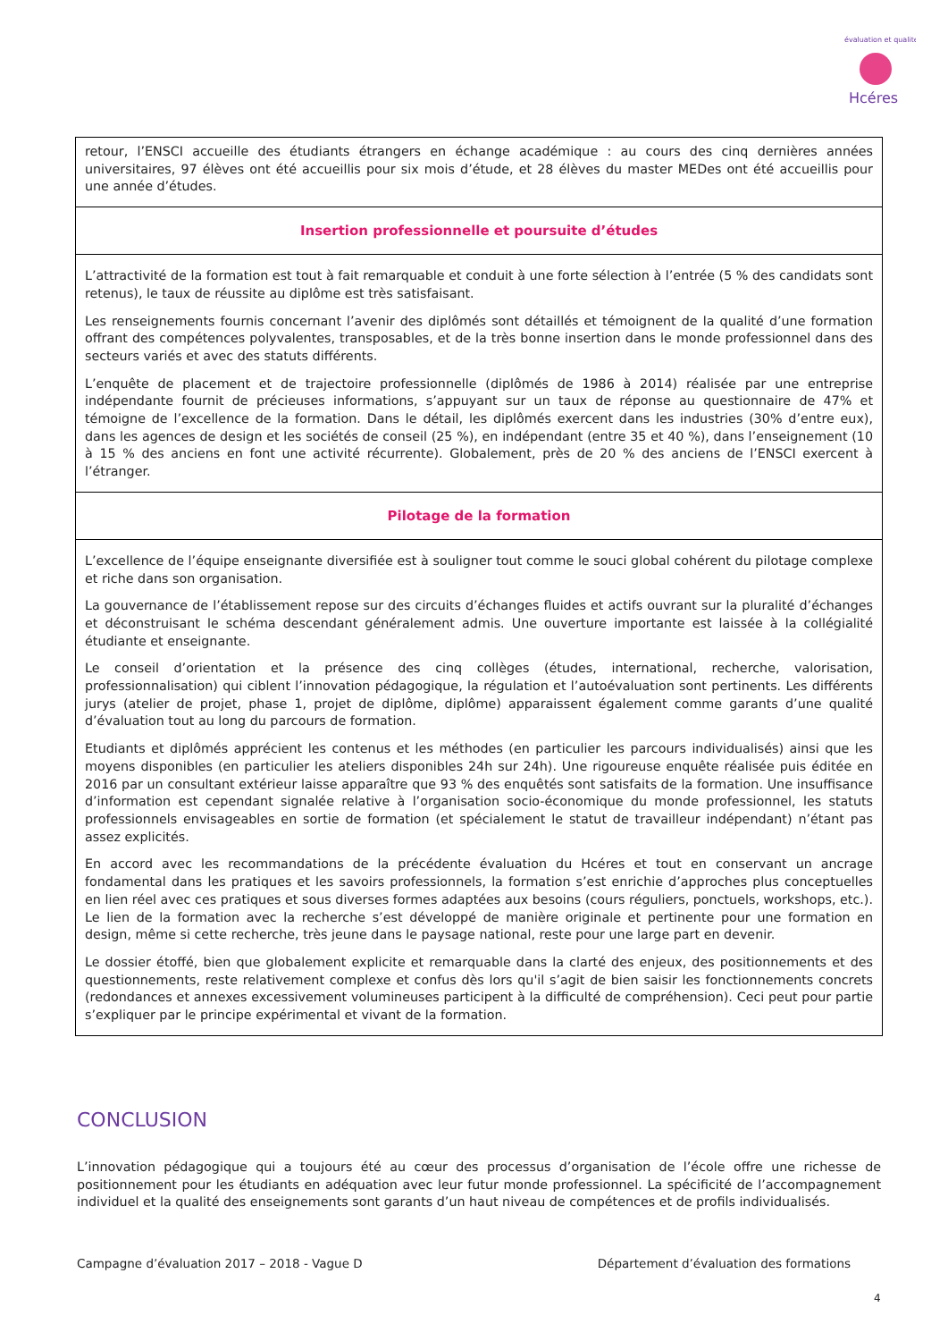Hcéres
évaluation et qualité
| retour, l’ENSCI accueille des étudiants étrangers en échange académique : au cours des cinq dernières années universitaires, 97 élèves ont été accueillis pour six mois d’étude, et 28 élèves du master MEDes ont été accueillis pour une année d’études. |
| Insertion professionnelle et poursuite d’études |
| L’attractivité de la formation est tout à fait remarquable et conduit à une forte sélection à l’entrée (5 % des candidats sont retenus), le taux de réussite au diplôme est très satisfaisant. Les renseignements fournis concernant l’avenir des diplômés sont détaillés et témoignent de la qualité d’une formation offrant des compétences polyvalentes, transposables, et de la très bonne insertion dans le monde professionnel dans des secteurs variés et avec des statuts différents. L’enquête de placement et de trajectoire professionnelle (diplômés de 1986 à 2014) réalisée par une entreprise indépendante fournit de précieuses informations, s’appuyant sur un taux de réponse au questionnaire de 47% et témoigne de l’excellence de la formation. Dans le détail, les diplômés exercent dans les industries (30% d’entre eux), dans les agences de design et les sociétés de conseil (25 %), en indépendant (entre 35 et 40 %), dans l’enseignement (10 à 15 % des anciens en font une activité récurrente). Globalement, près de 20 % des anciens de l’ENSCI exercent à l’étranger. |
| Pilotage de la formation |
| L’excellence de l’équipe enseignante diversifiée est à souligner tout comme le souci global cohérent du pilotage complexe et riche dans son organisation. La gouvernance de l’établissement repose sur des circuits d’échanges fluides et actifs ouvrant sur la pluralité d’échanges et déconstruisant le schéma descendant généralement admis. Une ouverture importante est laissée à la collégialité étudiante et enseignante. Le conseil d’orientation et la présence des cinq collèges (études, international, recherche, valorisation, professionnalisation) qui ciblent l’innovation pédagogique, la régulation et l’autoévaluation sont pertinents. Les différents jurys (atelier de projet, phase 1, projet de diplôme, diplôme) apparaissent également comme garants d’une qualité d’évaluation tout au long du parcours de formation. Etudiants et diplômés apprécient les contenus et les méthodes (en particulier les parcours individualisés) ainsi que les moyens disponibles (en particulier les ateliers disponibles 24h sur 24h). Une rigoureuse enquête réalisée puis éditée en 2016 par un consultant extérieur laisse apparaître que 93 % des enquêtés sont satisfaits de la formation. Une insuffisance d’information est cependant signalée relative à l’organisation socio-économique du monde professionnel, les statuts professionnels envisageables en sortie de formation (et spécialement le statut de travailleur indépendant) n’étant pas assez explicités. En accord avec les recommandations de la précédente évaluation du Hcéres et tout en conservant un ancrage fondamental dans les pratiques et les savoirs professionnels, la formation s’est enrichie d’approches plus conceptuelles en lien réel avec ces pratiques et sous diverses formes adaptées aux besoins (cours réguliers, ponctuels, workshops, etc.). Le lien de la formation avec la recherche s’est développé de manière originale et pertinente pour une formation en design, même si cette recherche, très jeune dans le paysage national, reste pour une large part en devenir. Le dossier étoffé, bien que globalement explicite et remarquable dans la clarté des enjeux, des positionnements et des questionnements, reste relativement complexe et confus dès lors qu'il s’agit de bien saisir les fonctionnements concrets (redondances et annexes excessivement volumineuses participent à la difficulté de compréhension). Ceci peut pour partie s’expliquer par le principe expérimental et vivant de la formation. |
CONCLUSION
L’innovation pédagogique qui a toujours été au cœur des processus d’organisation de l’école offre une richesse de positionnement pour les étudiants en adéquation avec leur futur monde professionnel. La spécificité de l’accompagnement individuel et la qualité des enseignements sont garants d’un haut niveau de compétences et de profils individualisés.
Campagne d’évaluation 2017 – 2018 - Vague D Département d’évaluation des formations
4